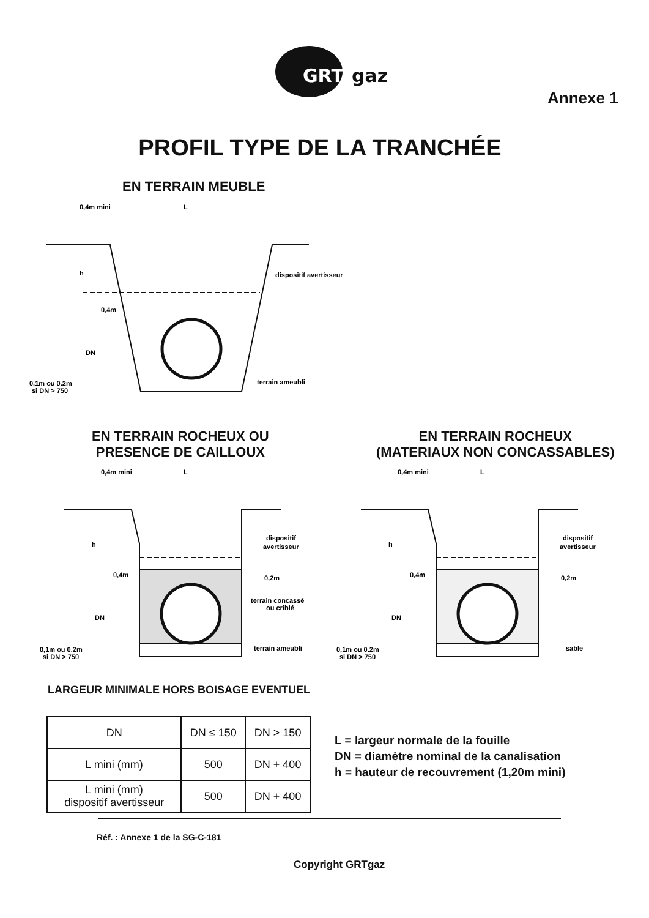GRT
gaz
Annexe 1
PROFIL TYPE DE LA TRANCHÉE
EN TERRAIN MEUBLE
0,4m mini
L
dispositif avertisseur
terrain ameubli
0,1m ou 0.2m
si DN > 750
DN
h
0,4m
EN TERRAIN ROCHEUX OU
PRESENCE DE CAILLOUX
EN TERRAIN ROCHEUX
(MATERIAUX NON CONCASSABLES)
0,4m mini
L
dispositif
avertisseur
0,2m
terrain concassé
ou criblé
terrain ameubli
0,1m ou 0.2m
si DN > 750
DN
h
0,4m
0,4m mini
L
dispositif
avertisseur
0,2m
sable
0,1m ou 0.2m
si DN > 750
DN
h
0,4m
LARGEUR MINIMALE HORS BOISAGE EVENTUEL
| DN | DN ≤ 150 | DN > 150 |
| --- | --- | --- |
| L mini (mm) | 500 | DN + 400 |
| L mini (mm) dispositif avertisseur | 500 | DN + 400 |
L = largeur normale de la fouille
DN = diamètre nominal de la canalisation
h = hauteur de recouvrement (1,20m mini)
Réf. : Annexe 1 de la SG-C-181
Copyright GRTgaz